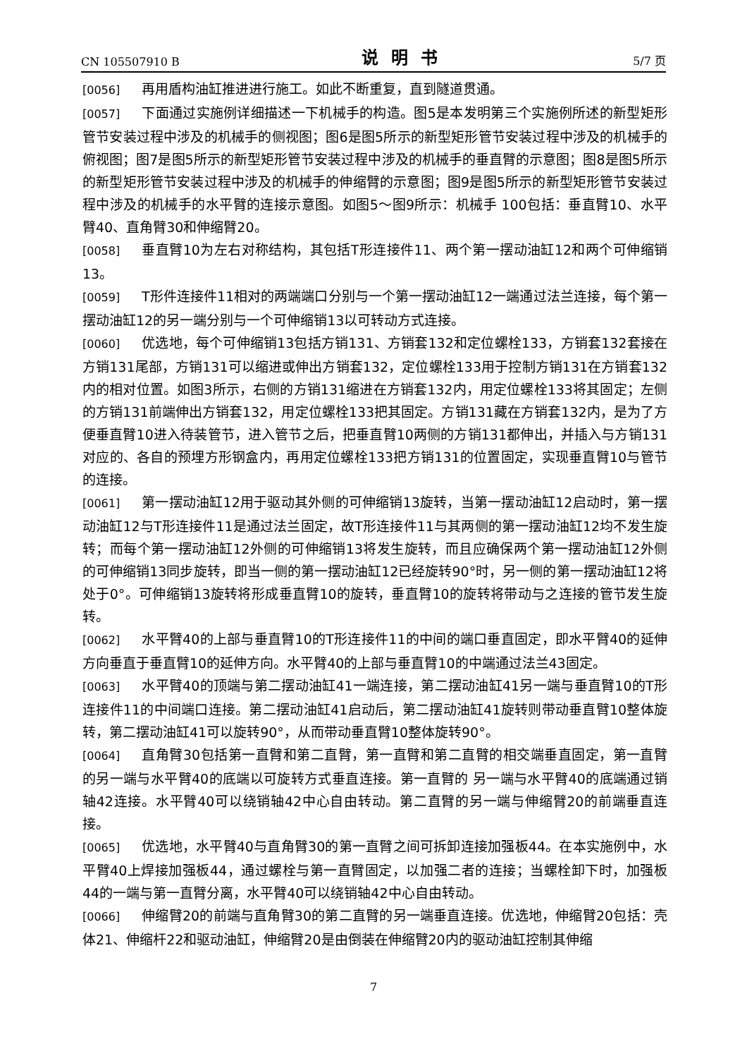CN 105507910 B 说明书 5/7 页
[0056] 再用盾构油缸推进进行施工。如此不断重复，直到隧道贯通。
[0057] 下面通过实施例详细描述一下机械手的构造。图5是本发明第三个实施例所述的新型矩形管节安装过程中涉及的机械手的侧视图；图6是图5所示的新型矩形管节安装过程中涉及的机械手的俯视图；图7是图5所示的新型矩形管节安装过程中涉及的机械手的垂直臂的示意图；图8是图5所示的新型矩形管节安装过程中涉及的机械手的伸缩臂的示意图；图9是图5所示的新型矩形管节安装过程中涉及的机械手的水平臂的连接示意图。如图5～图9所示：机械手 100包括：垂直臂10、水平臂40、直角臂30和伸缩臂20。
[0058] 垂直臂10为左右对称结构，其包括T形连接件11、两个第一摆动油缸12和两个可伸缩销13。
[0059] T形件连接件11相对的两端端口分别与一个第一摆动油缸12一端通过法兰连接，每个第一摆动油缸12的另一端分别与一个可伸缩销13以可转动方式连接。
[0060] 优选地，每个可伸缩销13包括方销131、方销套132和定位螺栓133，方销套132套接在方销131尾部，方销131可以缩进或伸出方销套132，定位螺栓133用于控制方销131在方销套132内的相对位置。如图3所示，右侧的方销131缩进在方销套132内，用定位螺栓133将其固定；左侧的方销131前端伸出方销套132，用定位螺栓133把其固定。方销131藏在方销套132内，是为了方便垂直臂10进入待装管节，进入管节之后，把垂直臂10两侧的方销131都伸出，并插入与方销131对应的、各自的预埋方形钢盒内，再用定位螺栓133把方销131的位置固定，实现垂直臂10与管节的连接。
[0061] 第一摆动油缸12用于驱动其外侧的可伸缩销13旋转，当第一摆动油缸12启动时，第一摆动油缸12与T形连接件11是通过法兰固定，故T形连接件11与其两侧的第一摆动油缸12均不发生旋转；而每个第一摆动油缸12外侧的可伸缩销13将发生旋转，而且应确保两个第一摆动油缸12外侧的可伸缩销13同步旋转，即当一侧的第一摆动油缸12已经旋转90°时，另一侧的第一摆动油缸12将处于0°。可伸缩销13旋转将形成垂直臂10的旋转，垂直臂10的旋转将带动与之连接的管节发生旋转。
[0062] 水平臂40的上部与垂直臂10的T形连接件11的中间的端口垂直固定，即水平臂40的延伸方向垂直于垂直臂10的延伸方向。水平臂40的上部与垂直臂10的中端通过法兰43固定。
[0063] 水平臂40的顶端与第二摆动油缸41一端连接，第二摆动油缸41另一端与垂直臂10的T形连接件11的中间端口连接。第二摆动油缸41启动后，第二摆动油缸41旋转则带动垂直臂10整体旋转，第二摆动油缸41可以旋转90°，从而带动垂直臂10整体旋转90°。
[0064] 直角臂30包括第一直臂和第二直臂，第一直臂和第二直臂的相交端垂直固定，第一直臂的另一端与水平臂40的底端以可旋转方式垂直连接。第一直臂的 另一端与水平臂40的底端通过销轴42连接。水平臂40可以绕销轴42中心自由转动。第二直臂的另一端与伸缩臂20的前端垂直连接。
[0065] 优选地，水平臂40与直角臂30的第一直臂之间可拆卸连接加强板44。在本实施例中，水平臂40上焊接加强板44，通过螺栓与第一直臂固定，以加强二者的连接；当螺栓卸下时，加强板44的一端与第一直臂分离，水平臂40可以绕销轴42中心自由转动。
[0066] 伸缩臂20的前端与直角臂30的第二直臂的另一端垂直连接。优选地，伸缩臂20包括：壳体21、伸缩杆22和驱动油缸，伸缩臂20是由倒装在伸缩臂20内的驱动油缸控制其伸缩
7